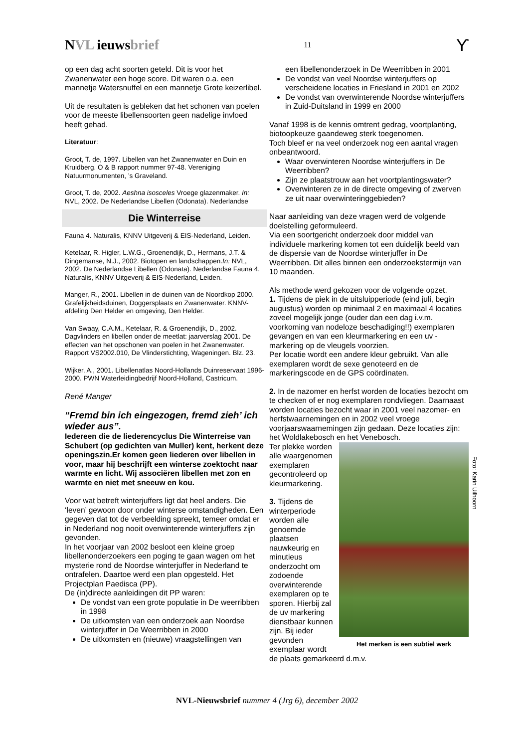NVL ieuwsbrief
11
ϒ
op een dag acht soorten geteld. Dit is voor het Zwanenwater een hoge score. Dit waren o.a. een mannetje Watersnuffel en een mannetje Grote keizerlibel.
Uit de resultaten is gebleken dat het schonen van poelen voor de meeste libellensoorten geen nadelige invloed heeft gehad.
Literatuur:
Groot, T. de, 1997. Libellen van het Zwanenwater en Duin en Kruidberg. O & B rapport nummer 97-48. Vereniging Natuurmonumenten, ’s Graveland.
Groot, T. de, 2002. Aeshna isosceles Vroege glazenmaker. In: NVL, 2002. De Nederlandse Libellen (Odonata). Nederlandse
Die Winterreise
Fauna 4. Naturalis, KNNV Uitgeverij & EIS-Nederland, Leiden.
Ketelaar, R. Higler, L.W.G., Groenendijk, D., Hermans, J.T. & Dingemanse, N.J., 2002. Biotopen en landschappen.In: NVL, 2002. De Nederlandse Libellen (Odonata). Nederlandse Fauna 4. Naturalis, KNNV Uitgeverij & EIS-Nederland, Leiden.
Manger, R., 2001. Libellen in de duinen van de Noordkop 2000. Grafelijkheidsduinen, Doggersplaats en Zwanenwater. KNNV-afdeling Den Helder en omgeving, Den Helder.
Van Swaay, C.A.M., Ketelaar, R. & Groenendijk, D., 2002. Dagvlinders en libellen onder de meetlat: jaarverslag 2001. De effecten van het opschonen van poelen in het Zwanenwater. Rapport VS2002.010, De Vlinderstichting, Wageningen. Blz. 23.
Wijker, A., 2001. Libellenatlas Noord-Hollands Duinreservaat 1996-2000. PWN Waterleidingbedrijf Noord-Holland, Castricum.
René Manger
“Fremd bin ich eingezogen, fremd zieh’ ich wieder aus”.
Iedereen die de liederencyclus Die Winterreise van Schubert (op gedichten van Muller) kent, herkent deze openingszin.Er komen geen liederen over libellen in voor, maar hij beschrijft een winterse zoektocht naar warmte en licht. Wij associëren libellen met zon en warmte en niet met sneeuw en kou.
Voor wat betreft winterjuffers ligt dat heel anders. Die ‘leven’ gewoon door onder winterse omstandigheden. Een gegeven dat tot de verbeelding spreekt, temeer omdat er in Nederland nog nooit overwinterende winterjuffers zijn gevonden.
In het voorjaar van 2002 besloot een kleine groep libellenonderzoekers een poging te gaan wagen om het mysterie rond de Noordse winterjuffer in Nederland te ontrafelen. Daartoe werd een plan opgesteld. Het Projectplan Paedisca (PP).
De (in)directe aanleidingen dit PP waren:
De vondst van een grote populatie in De weerribben in 1998
De uitkomsten van een onderzoek aan Noordse winterjuffer in De Weerribben in 2000
De uitkomsten en (nieuwe) vraagstellingen van
een libellenonderzoek in De Weerribben in 2001
De vondst van veel Noordse winterjuffers op verscheidene locaties in Friesland in 2001 en 2002
De vondst van overwinterende Noordse winterjuffers in Zuid-Duitsland in 1999 en 2000
Vanaf 1998 is de kennis omtrent gedrag, voortplanting, biotoopkeuze gaandeweg sterk toegenomen.
Toch bleef er na veel onderzoek nog een aantal vragen onbeantwoord.
Waar overwinteren Noordse winterjuffers in De Weerribben?
Zijn ze plaatstrouw aan het voortplantingswater?
Overwinteren ze in de directe omgeving of zwerven ze uit naar overwinteringgebieden?
Naar aanleiding van deze vragen werd de volgende doelstelling geformuleerd.
Via een soortgericht onderzoek door middel van individuele markering komen tot een duidelijk beeld van de dispersie van de Noordse winterjuffer in De Weerribben. Dit alles binnen een onderzoekstermijn van 10 maanden.
Als methode werd gekozen voor de volgende opzet.
1. Tijdens de piek in de uitsluipperiode (eind juli, begin augustus) worden op minimaal 2 en maximaal 4 locaties zoveel mogelijk jonge (ouder dan een dag i.v.m. voorkoming van nodeloze beschadiging!!) exemplaren gevangen en van een kleurmarkering en een uv -markering op de vleugels voorzien.
Per locatie wordt een andere kleur gebruikt. Van alle exemplaren wordt de sexe genoteerd en de markeringscode en de GPS coördinaten.
2. In de nazomer en herfst worden de locaties bezocht om te checken of er nog exemplaren rondvliegen. Daarnaast worden locaties bezocht waar in 2001 veel nazomer- en herfstwaarnemingen en in 2002 veel vroege voorjaarswaarnemingen zijn gedaan. Deze locaties zijn: het Woldlakebosch en het Venebosch.
Het merken is een subtiel werk
Ter plekke worden alle waargenomen exemplaren gecontroleerd op kleurmarkering.
3. Tijdens de winterperiode worden alle genoemde plaatsen nauwkeurig en minutieus onderzocht om zodoende overwinterende exemplaren op te sporen. Hierbij zal de uv markering dienstbaar kunnen zijn. Bij ieder gevonden exemplaar wordt de plaats gemarkeerd d.m.v.
Foto: Karin Uilhoorn
NVL-Nieuwsbrief nummer 4 (Jrg 6), december 2002